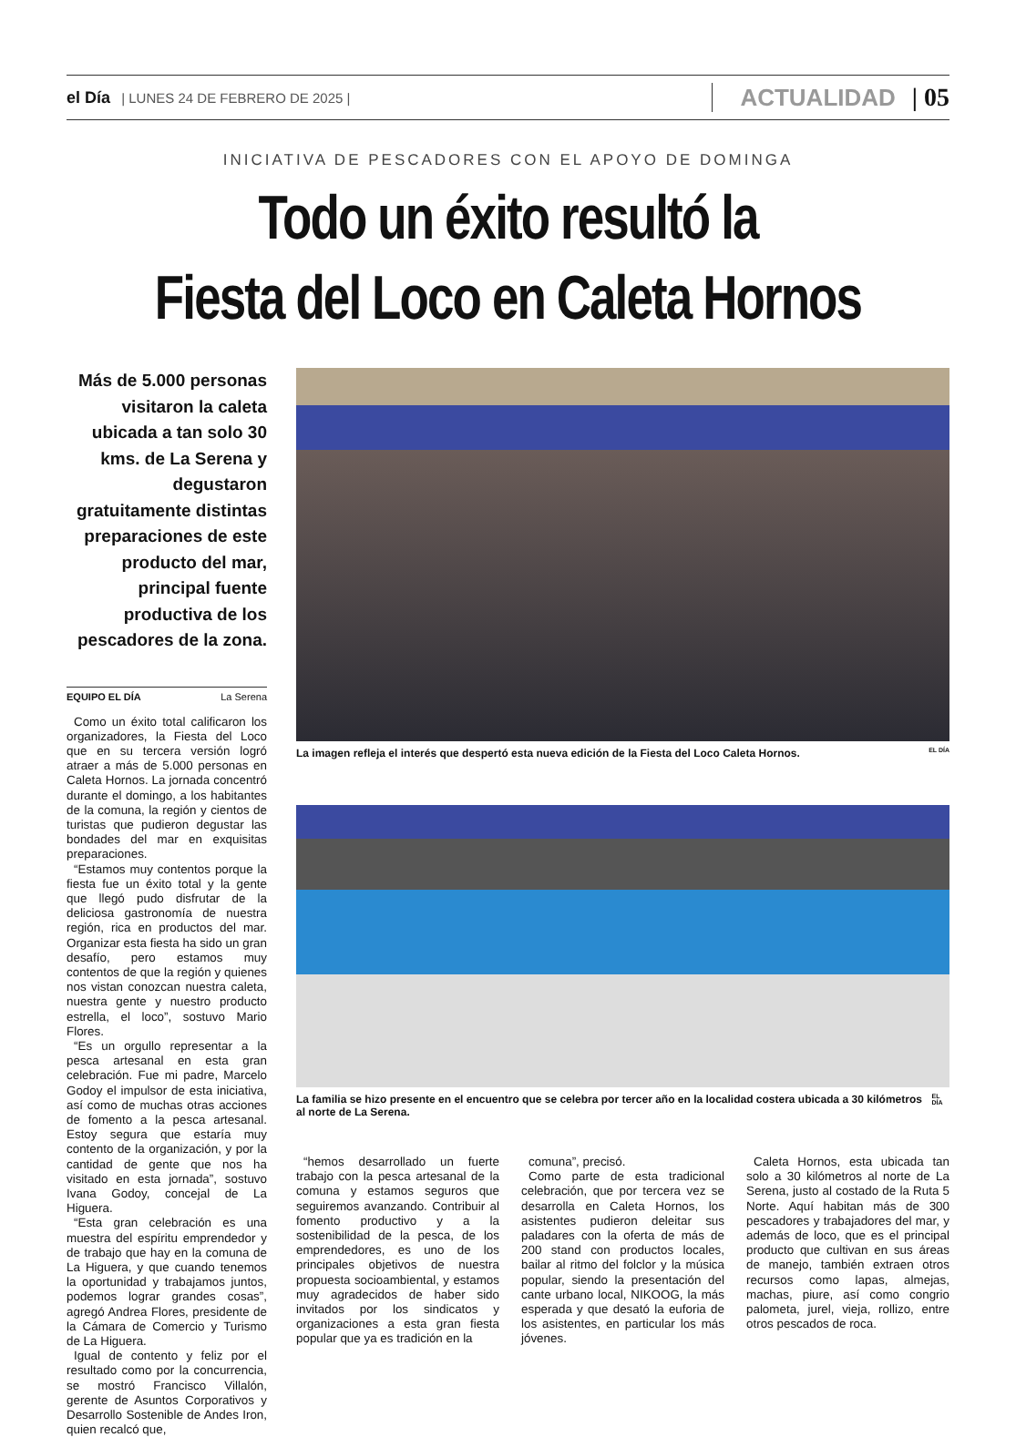el Día | LUNES 24 DE FEBRERO DE 2025 |
ACTUALIDAD | 05
INICIATIVA DE PESCADORES CON EL APOYO DE DOMINGA
Todo un éxito resultó la
Fiesta del Loco en Caleta Hornos
Más de 5.000 personas visitaron la caleta ubicada a tan solo 30 kms. de La Serena y degustaron gratuitamente distintas preparaciones de este producto del mar, principal fuente productiva de los pescadores de la zona.
EQUIPO EL DÍA La Serena
Como un éxito total calificaron los organizadores, la Fiesta del Loco que en su tercera versión logró atraer a más de 5.000 personas en Caleta Hornos. La jornada concentró durante el domingo, a los habitantes de la comuna, la región y cientos de turistas que pudieron degustar las bondades del mar en exquisitas preparaciones.
“Estamos muy contentos porque la fiesta fue un éxito total y la gente que llegó pudo disfrutar de la deliciosa gastronomía de nuestra región, rica en productos del mar. Organizar esta fiesta ha sido un gran desafío, pero estamos muy contentos de que la región y quienes nos vistan conozcan nuestra caleta, nuestra gente y nuestro producto estrella, el loco”, sostuvo Mario Flores.
“Es un orgullo representar a la pesca artesanal en esta gran celebración. Fue mi padre, Marcelo Godoy el impulsor de esta iniciativa, así como de muchas otras acciones de fomento a la pesca artesanal. Estoy segura que estaría muy contento de la organización, y por la cantidad de gente que nos ha visitado en esta jornada”, sostuvo Ivana Godoy, concejal de La Higuera.
“Esta gran celebración es una muestra del espíritu emprendedor y de trabajo que hay en la comuna de La Higuera, y que cuando tenemos la oportunidad y trabajamos juntos, podemos lograr grandes cosas”, agregó Andrea Flores, presidente de la Cámara de Comercio y Turismo de La Higuera.
Igual de contento y feliz por el resultado como por la concurrencia, se mostró Francisco Villalón, gerente de Asuntos Corporativos y Desarrollo Sostenible de Andes Iron, quien recalcó que,
La imagen refleja el interés que despertó esta nueva edición de la Fiesta del Loco Caleta Hornos. EL DÍA
La familia se hizo presente en el encuentro que se celebra por tercer año en la localidad costera ubicada a 30 kilómetros al norte de La Serena. EL DÍA
“hemos desarrollado un fuerte trabajo con la pesca artesanal de la comuna y estamos seguros que seguiremos avanzando. Contribuir al fomento productivo y a la sostenibilidad de la pesca, de los emprendedores, es uno de los principales objetivos de nuestra propuesta socioambiental, y estamos muy agradecidos de haber sido invitados por los sindicatos y organizaciones a esta gran fiesta popular que ya es tradición en la
comuna”, precisó.
Como parte de esta tradicional celebración, que por tercera vez se desarrolla en Caleta Hornos, los asistentes pudieron deleitar sus paladares con la oferta de más de 200 stand con productos locales, bailar al ritmo del folclor y la música popular, siendo la presentación del cante urbano local, NIKOOG, la más esperada y que desató la euforia de los asistentes, en particular los más jóvenes.
Caleta Hornos, esta ubicada tan solo a 30 kilómetros al norte de La Serena, justo al costado de la Ruta 5 Norte. Aquí habitan más de 300 pescadores y trabajadores del mar, y además de loco, que es el principal producto que cultivan en sus áreas de manejo, también extraen otros recursos como lapas, almejas, machas, piure, así como congrio palometa, jurel, vieja, rollizo, entre otros pescados de roca.